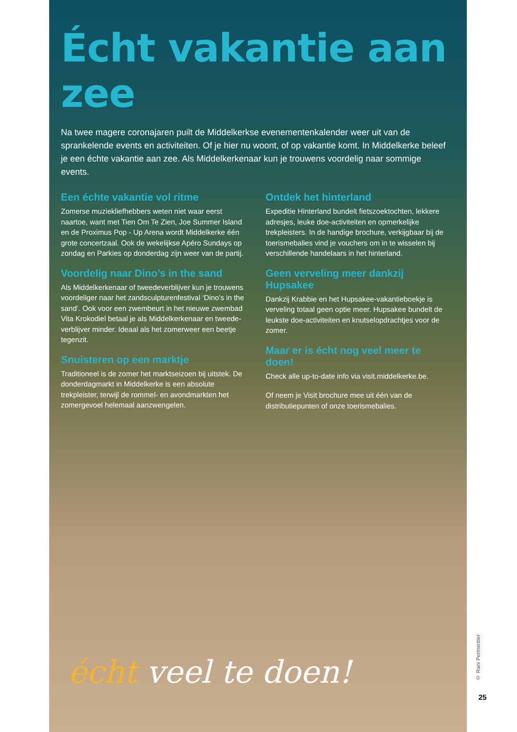Écht vakantie aan zee
Na twee magere coronajaren puilt de Middelkerkse evenementenkalender weer uit van de sprankelende events en activiteiten. Of je hier nu woont, of op vakantie komt. In Middelkerke beleef je een échte vakantie aan zee. Als Middelkerkenaar kun je trouwens voordelig naar sommige events.
Een échte vakantie vol ritme
Zomerse muziekliefhebbers weten niet waar eerst naartoe, want met Tien Om Te Zien, Joe Summer Island en de Proximus Pop - Up Arena wordt Middelkerke één grote concertzaal. Ook de wekelijkse Apéro Sundays op zondag en Parkies op donderdag zijn weer van de partij.
Voordelig naar Dino’s in the sand
Als Middelkerkenaar of tweedeverblijver kun je trouwens voordeliger naar het zandsculpturenfestival ‘Dino’s in the sand’. Ook voor een zwembeurt in het nieuwe zwembad Vita Krokodiel betaal je als Middelkerkenaar en tweede-verblijver minder. Ideaal als het zomerweer een beetje tegenzit.
Snuisteren op een marktje
Traditioneel is de zomer het marktseizoen bij uitstek. De donderdagmarkt in Middelkerke is een absolute trekpleister, terwijl de rommel- en avondmarkten het zomergevoel helemaal aanzwengelen.
Ontdek het hinterland
Expeditie Hinterland bundelt fietszoektochten, lekkere adresjes, leuke doe-activiteiten en opmerkelijke trekpleisters. In de handige brochure, verkijgbaar bij de toerismebalies vind je vouchers om in te wisselen bij verschillende handelaars in het hinterland.
Geen verveling meer dankzij Hupsakee
Dankzij Krabbie en het Hupsakee-vakantieboekje is verveling totaal geen optie meer. Hupsakee bundelt de leukste doe-activiteiten en knutselopdrachtjes voor de zomer.
Maar er is écht nog veel meer te doen!
Check alle up-to-date info via visit.middelkerke.be.
Of neem je Visit brochure mee uit één van de distributiepunten of onze toerismebalies.
écht veel te doen!
© Rani Permentier
25